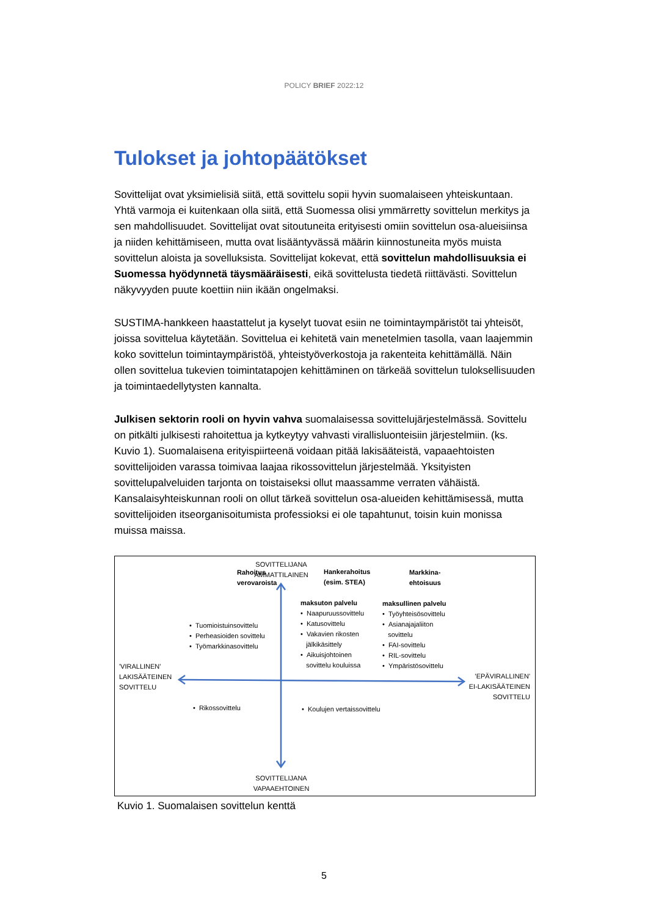POLICY BRIEF 2022:12
Tulokset ja johtopäätökset
Sovittelijat ovat yksimielisiä siitä, että sovittelu sopii hyvin suomalaiseen yhteiskuntaan. Yhtä varmoja ei kuitenkaan olla siitä, että Suomessa olisi ymmärretty sovittelun merkitys ja sen mahdollisuudet. Sovittelijat ovat sitoutuneita erityisesti omiin sovittelun osa-alueisiinsa ja niiden kehittämiseen, mutta ovat lisääntyvässä määrin kiinnostuneita myös muista sovittelun aloista ja sovelluksista. Sovittelijat kokevat, että sovittelun mahdollisuuksia ei Suomessa hyödynnetä täysmääräisesti, eikä sovittelusta tiedetä riittävästi. Sovittelun näkyvyyden puute koettiin niin ikään ongelmaksi.
SUSTIMA-hankkeen haastattelut ja kyselyt tuovat esiin ne toimintaympäristöt tai yhteisöt, joissa sovittelua käytetään. Sovittelua ei kehitetä vain menetelmien tasolla, vaan laajemmin koko sovittelun toimintaympäristöä, yhteistyöverkostoja ja rakenteita kehittämällä. Näin ollen sovittelua tukevien toimintatapojen kehittäminen on tärkeää sovittelun tuloksellisuuden ja toimintaedellytysten kannalta.
Julkisen sektorin rooli on hyvin vahva suomalaisessa sovittelujärjestelmässä. Sovittelu on pitkälti julkisesti rahoitettua ja kytkeytyy vahvasti virallisluonteisiin järjestelmiin. (ks. Kuvio 1). Suomalaisena erityispiirteenä voidaan pitää lakisääteistä, vapaaehtoisten sovittelijoiden varassa toimivaa laajaa rikossovittelun järjestelmää. Yksityisten sovittelupalveluiden tarjonta on toistaiseksi ollut maassamme verraten vähäistä. Kansalaisyhteiskunnan rooli on ollut tärkeä sovittelun osa-alueiden kehittämisessä, mutta sovittelijoiden itseorganisoitumista professioksi ei ole tapahtunut, toisin kuin monissa muissa maissa.
Rahoitus
verovaroista
SOVITTELIJANA
AMMATTILAINEN
Hankerahoitus
(esim. STEA)
Markkina-
ehtoisuus
maksuton palvelu
• Naapuruussovittelu
• Katusovittelu
• Vakavien rikosten
jälkikäsittely
• Aikuisjohtoinen
sovittelu kouluissa
maksullinen palvelu
• Työyhteisösovittelu
• Asianajajaliiton
sovittelu
• FAI-sovittelu
• RIL-sovittelu
• Ympäristösovittelu
• Tuomioistuinsovittelu
• Perheasioiden sovittelu
• Työmarkkinasovittelu
'VIRALLINEN'
LAKISÄÄTEINEN
SOVITTELU
'EPÄVIRALLINEN'
EI-LAKISÄÄTEINEN
SOVITTELU
• Rikossovittelu • Koulujen vertaissovittelu
SOVITTELIJANA
VAPAAEHTOINEN
Kuvio 1. Suomalaisen sovittelun kenttä
5